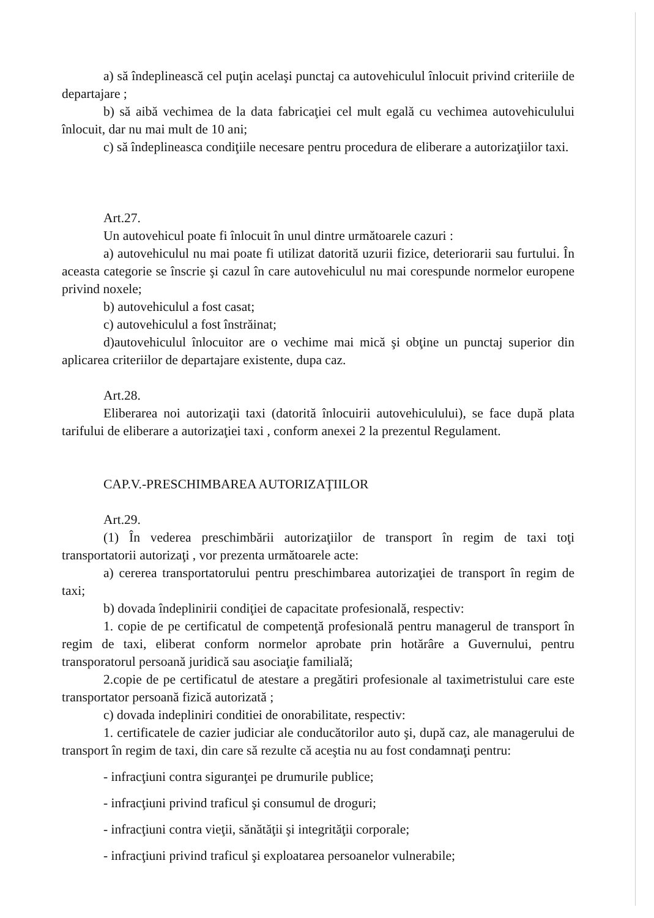a) să îndeplinească cel puţin acelaşi punctaj ca autovehiculul înlocuit privind criteriile de departajare ;
b) să aibă vechimea de la data fabricaţiei cel mult egală cu vechimea autovehiculului înlocuit, dar nu mai mult de 10 ani;
c) să îndeplineasca condiţiile necesare pentru procedura de eliberare a autorizaţiilor taxi.
Art.27.
Un autovehicul poate fi înlocuit în unul dintre următoarele cazuri :
a) autovehiculul nu mai poate fi utilizat datorită uzurii fizice, deteriorarii sau furtului. În aceasta categorie se înscrie şi cazul în care autovehiculul nu mai corespunde normelor europene privind noxele;
b) autovehiculul a fost casat;
c) autovehiculul a fost înstrăinat;
d)autovehiculul înlocuitor are o vechime mai mică şi obţine un punctaj superior din aplicarea criteriilor de departajare existente, dupa caz.
Art.28.
Eliberarea noi autorizaţii taxi (datorită înlocuirii autovehiculului), se face după plata tarifului de eliberare a autorizaţiei taxi , conform anexei 2 la prezentul Regulament.
CAP.V.-PRESCHIMBAREA AUTORIZAŢIILOR
Art.29.
(1) În vederea preschimbării autorizaţiilor de transport în regim de taxi toţi transportatorii autorizaţi , vor prezenta următoarele acte:
a) cererea transportatorului pentru preschimbarea autorizaţiei de transport în regim de taxi;
b) dovada îndeplinirii condiţiei de capacitate profesională, respectiv:
1. copie de pe certificatul de competenţă profesională pentru managerul de transport în regim de taxi, eliberat conform normelor aprobate prin hotărâre a Guvernului, pentru transporatorul persoană juridică sau asociaţie familială;
2.copie de pe certificatul de atestare a pregătiri profesionale al taximetristului care este transportator persoană fizică autorizată ;
c) dovada indepliniri conditiei de onorabilitate, respectiv:
1. certificatele de cazier judiciar ale conducătorilor auto şi, după caz, ale managerului de transport în regim de taxi, din care să rezulte că aceştia nu au fost condamnaţi pentru:
- infracţiuni contra siguranţei pe drumurile publice;
- infracţiuni privind traficul şi consumul de droguri;
- infracţiuni contra vieţii, sănătăţii şi integrităţii corporale;
- infracţiuni privind traficul şi exploatarea persoanelor vulnerabile;